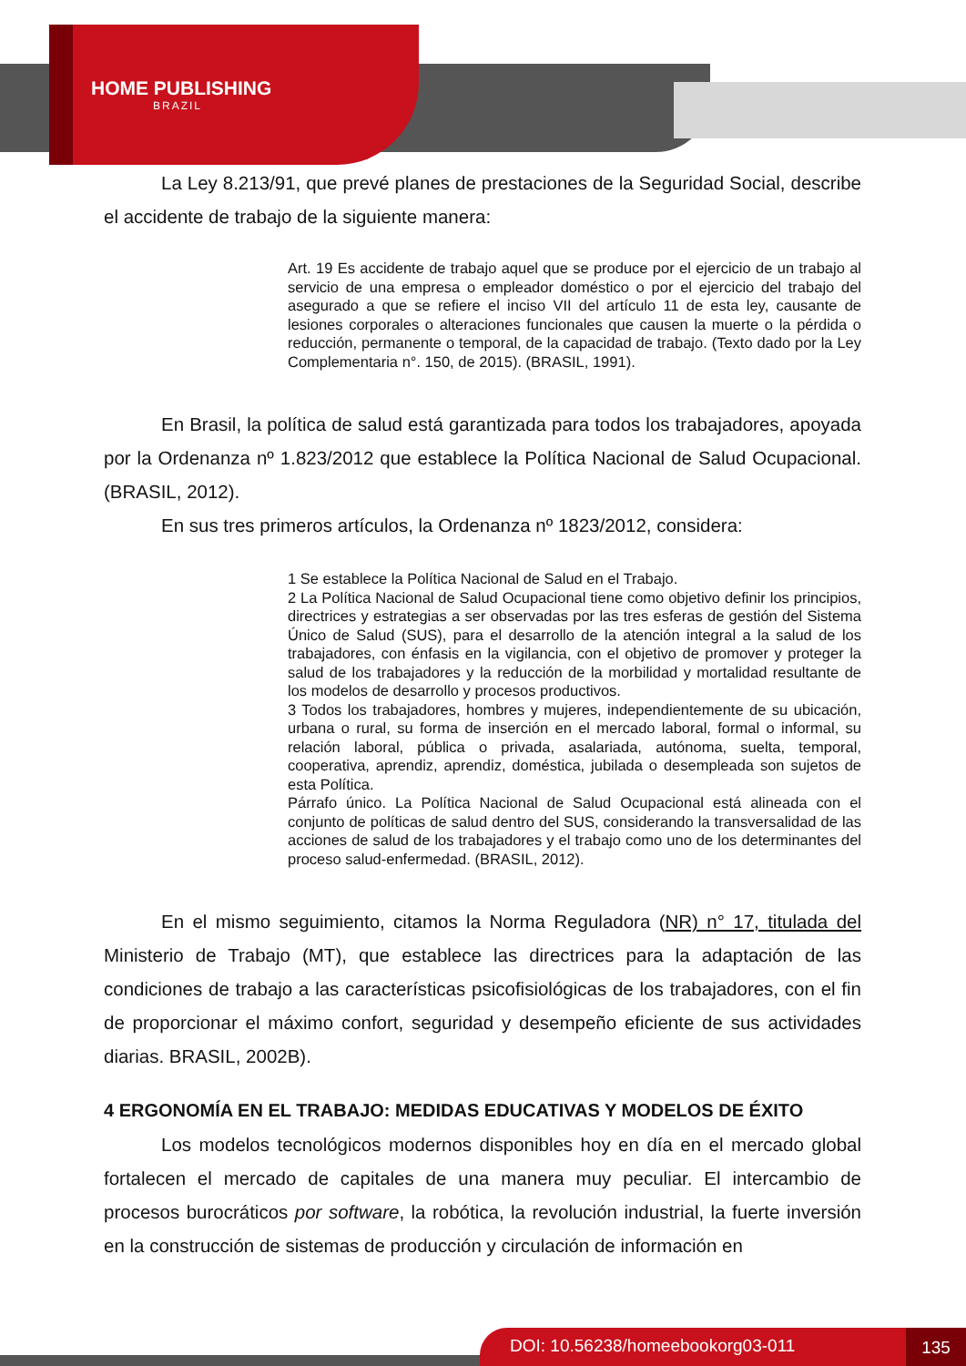HOME PUBLISHING
BRAZIL
La Ley 8.213/91, que prevé planes de prestaciones de la Seguridad Social, describe el accidente de trabajo de la siguiente manera:
Art. 19 Es accidente de trabajo aquel que se produce por el ejercicio de un trabajo al servicio de una empresa o empleador doméstico o por el ejercicio del trabajo del asegurado a que se refiere el inciso VII del artículo 11 de esta ley, causante de lesiones corporales o alteraciones funcionales que causen la muerte o la pérdida o reducción, permanente o temporal, de la capacidad de trabajo. (Texto dado por la Ley Complementaria n°. 150, de 2015). (BRASIL, 1991).
En Brasil, la política de salud está garantizada para todos los trabajadores, apoyada por la Ordenanza nº 1.823/2012 que establece la Política Nacional de Salud Ocupacional. (BRASIL, 2012).
En sus tres primeros artículos, la Ordenanza nº 1823/2012, considera:
1 Se establece la Política Nacional de Salud en el Trabajo.
2 La Política Nacional de Salud Ocupacional tiene como objetivo definir los principios, directrices y estrategias a ser observadas por las tres esferas de gestión del Sistema Único de Salud (SUS), para el desarrollo de la atención integral a la salud de los trabajadores, con énfasis en la vigilancia, con el objetivo de promover y proteger la salud de los trabajadores y la reducción de la morbilidad y mortalidad resultante de los modelos de desarrollo y procesos productivos.
3 Todos los trabajadores, hombres y mujeres, independientemente de su ubicación, urbana o rural, su forma de inserción en el mercado laboral, formal o informal, su relación laboral, pública o privada, asalariada, autónoma, suelta, temporal, cooperativa, aprendiz, aprendiz, doméstica, jubilada o desempleada son sujetos de esta Política.
Párrafo único. La Política Nacional de Salud Ocupacional está alineada con el conjunto de políticas de salud dentro del SUS, considerando la transversalidad de las acciones de salud de los trabajadores y el trabajo como uno de los determinantes del proceso salud-enfermedad. (BRASIL, 2012).
En el mismo seguimiento, citamos la Norma Reguladora (NR) n° 17, titulada del Ministerio de Trabajo (MT), que establece las directrices para la adaptación de las condiciones de trabajo a las características psicofisiológicas de los trabajadores, con el fin de proporcionar el máximo confort, seguridad y desempeño eficiente de sus actividades diarias. BRASIL, 2002B).
4 ERGONOMÍA EN EL TRABAJO: MEDIDAS EDUCATIVAS Y MODELOS DE ÉXITO
Los modelos tecnológicos modernos disponibles hoy en día en el mercado global fortalecen el mercado de capitales de una manera muy peculiar. El intercambio de procesos burocráticos por software, la robótica, la revolución industrial, la fuerte inversión en la construcción de sistemas de producción y circulación de información en
DOI: 10.56238/homeebookorg03-011 135